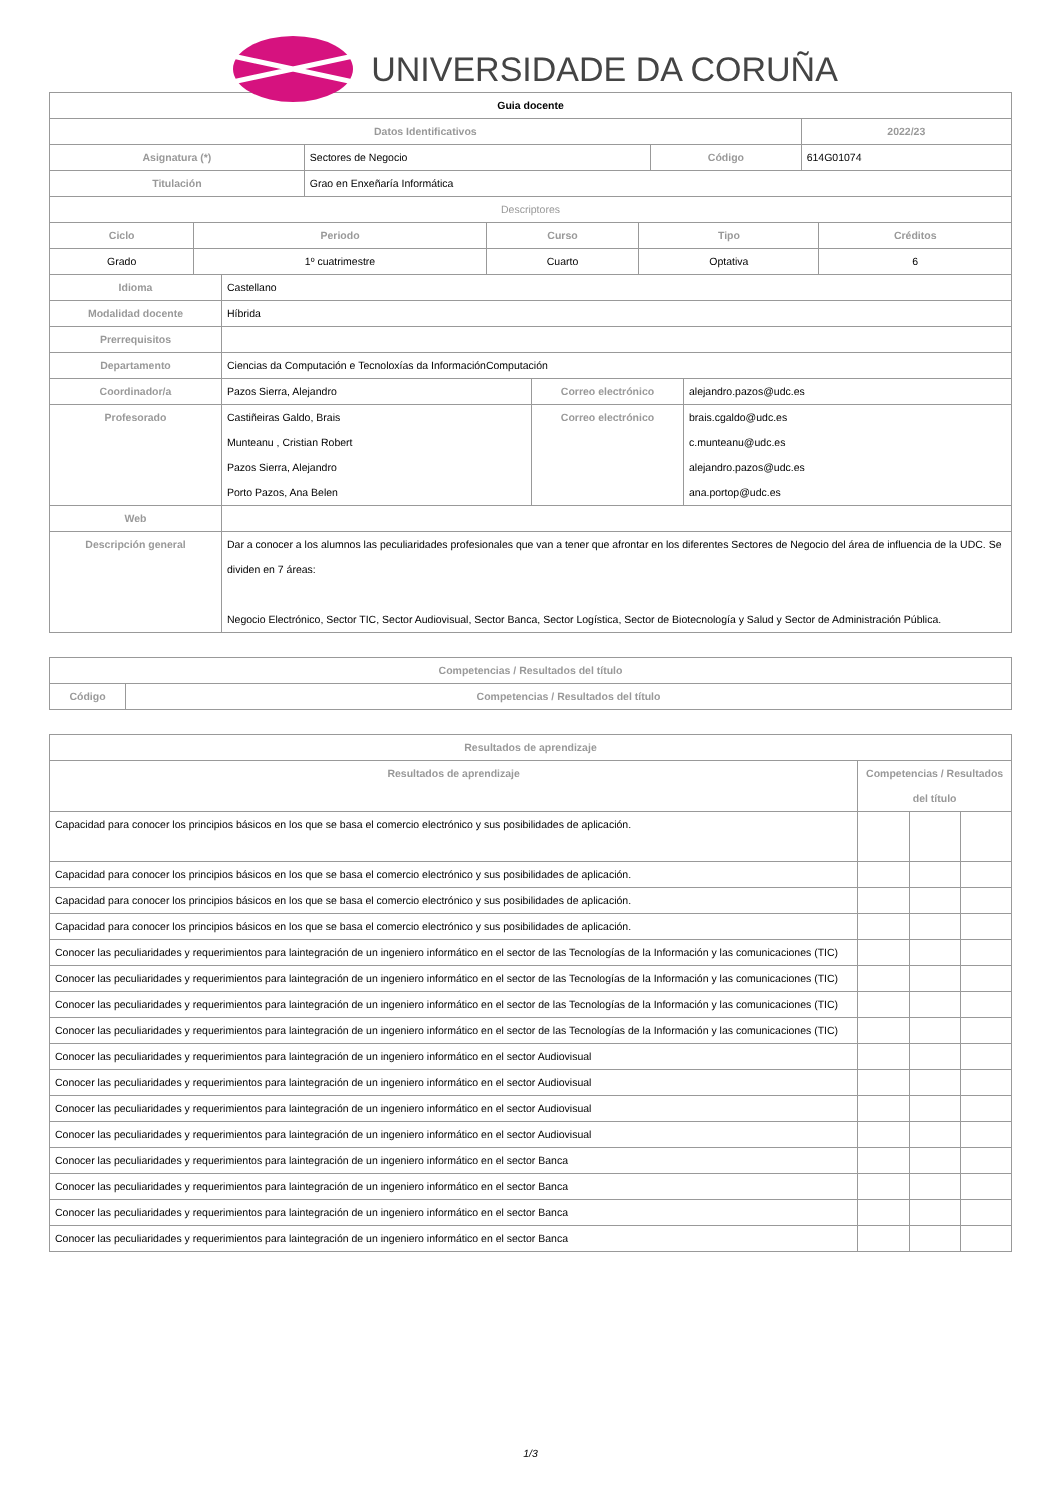UNIVERSIDADE DA CORUÑA
| Guia docente | | | |
| Datos Identificativos | | | 2022/23 |
| Asignatura (*) | Sectores de Negocio | Código | 614G01074 |
| Titulación | Grao en Enxeñaría Informática | | |
| Descriptores | | | |
| Ciclo | Periodo | Curso | Tipo | Créditos |
| --- | --- | --- | --- | --- |
| Grado | 1º cuatrimestre | Cuarto | Optativa | 6 |
| Idioma | Castellano | | |
| Modalidad docente | Híbrida | | |
| Prerrequisitos | | | |
| Departamento | Ciencias da Computación e Tecnoloxías da InformaciónComputación | | |
| Coordinador/a | Pazos Sierra, Alejandro | Correo electrónico | alejandro.pazos@udc.es |
| Profesorado | Castiñeiras Galdo, Brais Munteanu , Cristian Robert Pazos Sierra, Alejandro Porto Pazos, Ana Belen | Correo electrónico | brais.cgaldo@udc.es c.munteanu@udc.es alejandro.pazos@udc.es ana.portop@udc.es |
| Web | | | |
| Descripción general | Dar a conocer a los alumnos las peculiaridades profesionales que van a tener que afrontar en los diferentes Sectores de Negocio del área de influencia de la UDC. Se dividen en 7 áreas: Negocio Electrónico, Sector TIC, Sector Audiovisual, Sector Banca, Sector Logística, Sector de Biotecnología y Salud y Sector de Administración Pública. | | |
| Competencias / Resultados del título | |
| --- | --- |
| Código | Competencias / Resultados del título |
| Resultados de aprendizaje | | | |
| --- | --- | --- | --- |
| Resultados de aprendizaje | Competencias / Resultados del título | | |
| Capacidad para conocer los principios básicos en los que se basa el comercio electrónico y sus posibilidades de aplicación. | | | |
| Capacidad para conocer los principios básicos en los que se basa el comercio electrónico y sus posibilidades de aplicación. | | | |
| Capacidad para conocer los principios básicos en los que se basa el comercio electrónico y sus posibilidades de aplicación. | | | |
| Capacidad para conocer los principios básicos en los que se basa el comercio electrónico y sus posibilidades de aplicación. | | | |
| Conocer las peculiaridades y requerimientos para laintegración de un ingeniero informático en el sector de las Tecnologías de la Información y las comunicaciones (TIC) | | | |
| Conocer las peculiaridades y requerimientos para laintegración de un ingeniero informático en el sector de las Tecnologías de la Información y las comunicaciones (TIC) | | | |
| Conocer las peculiaridades y requerimientos para laintegración de un ingeniero informático en el sector de las Tecnologías de la Información y las comunicaciones (TIC) | | | |
| Conocer las peculiaridades y requerimientos para laintegración de un ingeniero informático en el sector de las Tecnologías de la Información y las comunicaciones (TIC) | | | |
| Conocer las peculiaridades y requerimientos para laintegración de un ingeniero informático en el sector Audiovisual | | | |
| Conocer las peculiaridades y requerimientos para laintegración de un ingeniero informático en el sector Audiovisual | | | |
| Conocer las peculiaridades y requerimientos para laintegración de un ingeniero informático en el sector Audiovisual | | | |
| Conocer las peculiaridades y requerimientos para laintegración de un ingeniero informático en el sector Audiovisual | | | |
| Conocer las peculiaridades y requerimientos para laintegración de un ingeniero informático en el sector Banca | | | |
| Conocer las peculiaridades y requerimientos para laintegración de un ingeniero informático en el sector Banca | | | |
| Conocer las peculiaridades y requerimientos para laintegración de un ingeniero informático en el sector Banca | | | |
| Conocer las peculiaridades y requerimientos para laintegración de un ingeniero informático en el sector Banca | | | |
1/3